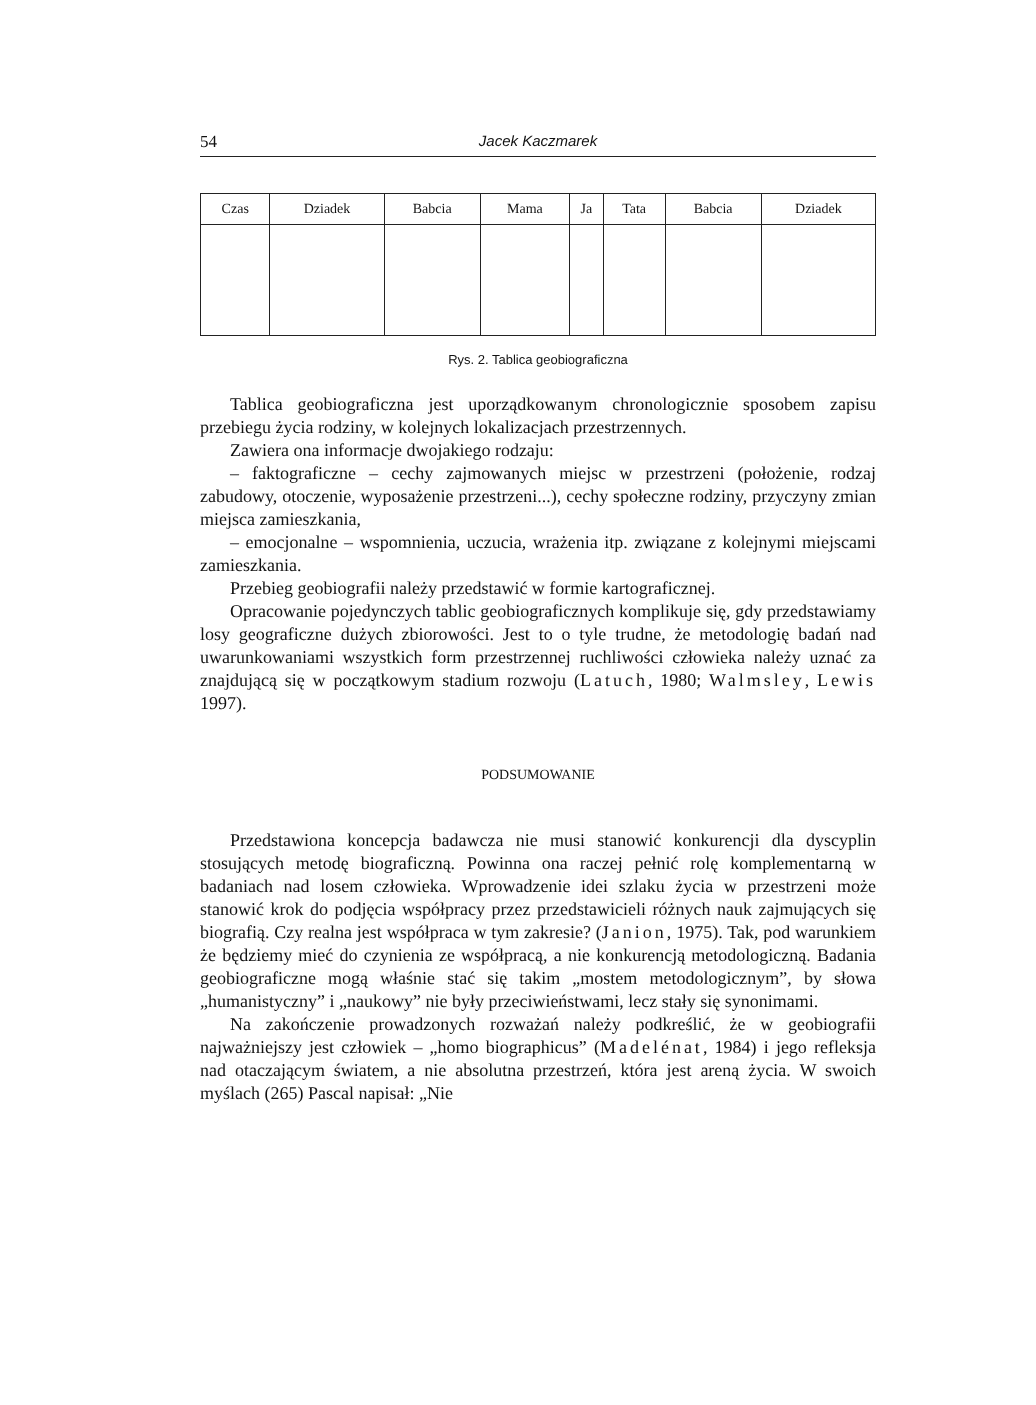54 Jacek Kaczmarek
| Czas | Dziadek | Babcia | Mama | Ja | Tata | Babcia | Dziadek |
| --- | --- | --- | --- | --- | --- | --- | --- |
Rys. 2. Tablica geobiograficzna
Tablica geobiograficzna jest uporządkowanym chronologicznie sposobem zapisu przebiegu życia rodziny, w kolejnych lokalizacjach przestrzennych.
Zawiera ona informacje dwojakiego rodzaju:
– faktograficzne – cechy zajmowanych miejsc w przestrzeni (położenie, rodzaj zabudowy, otoczenie, wyposażenie przestrzeni...), cechy społeczne rodziny, przyczyny zmian miejsca zamieszkania,
– emocjonalne – wspomnienia, uczucia, wrażenia itp. związane z kolejnymi miejscami zamieszkania.
Przebieg geobiografii należy przedstawić w formie kartograficznej.
Opracowanie pojedynczych tablic geobiograficznych komplikuje się, gdy przedstawiamy losy geograficzne dużych zbiorowości. Jest to o tyle trudne, że metodologię badań nad uwarunkowaniami wszystkich form przestrzennej ruchliwości człowieka należy uznać za znajdującą się w początkowym stadium rozwoju (Latuch, 1980; Walmsley, Lewis 1997).
PODSUMOWANIE
Przedstawiona koncepcja badawcza nie musi stanowić konkurencji dla dyscyplin stosujących metodę biograficzną. Powinna ona raczej pełnić rolę komplementarną w badaniach nad losem człowieka. Wprowadzenie idei szlaku życia w przestrzeni może stanowić krok do podjęcia współpracy przez przedstawicieli różnych nauk zajmujących się biografią. Czy realna jest współpraca w tym zakresie? (Janion, 1975). Tak, pod warunkiem że będziemy mieć do czynienia ze współpracą, a nie konkurencją metodologiczną. Badania geobiograficzne mogą właśnie stać się takim „mostem metodologicznym”, by słowa „humanistyczny” i „naukowy” nie były przeciwieństwami, lecz stały się synonimami.
Na zakończenie prowadzonych rozważań należy podkreślić, że w geobiografii najważniejszy jest człowiek – „homo biographicus” (Madelénat, 1984) i jego refleksja nad otaczającym światem, a nie absolutna przestrzeń, która jest areną życia. W swoich myślach (265) Pascal napisał: „Nie